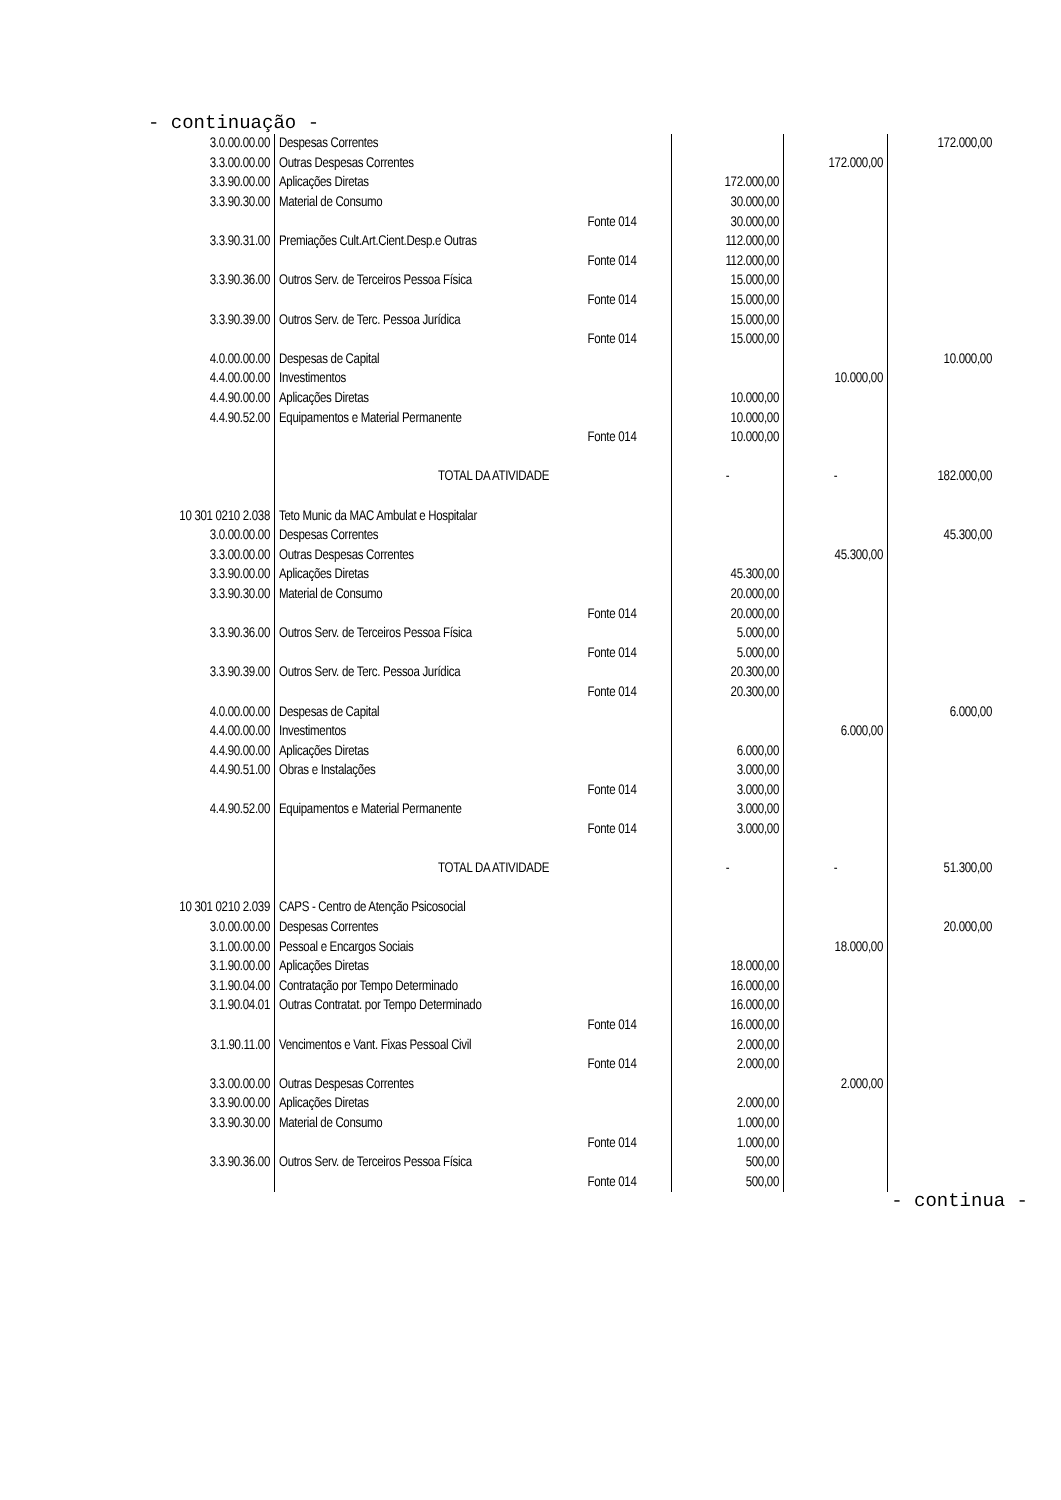- continuação -
| 3.0.00.00.00 | Despesas Correntes | | | | 172.000,00 |
| 3.3.00.00.00 | Outras Despesas Correntes | | | 172.000,00 | |
| 3.3.90.00.00 | Aplicações Diretas | | 172.000,00 | | |
| 3.3.90.30.00 | Material de Consumo | | 30.000,00 | | |
| | | Fonte 014 | 30.000,00 | | |
| 3.3.90.31.00 | Premiações Cult.Art.Cient.Desp.e Outras | | 112.000,00 | | |
| | | Fonte 014 | 112.000,00 | | |
| 3.3.90.36.00 | Outros Serv. de Terceiros Pessoa Física | | 15.000,00 | | |
| | | Fonte 014 | 15.000,00 | | |
| 3.3.90.39.00 | Outros Serv. de Terc. Pessoa Jurídica | | 15.000,00 | | |
| | | Fonte 014 | 15.000,00 | | |
| 4.0.00.00.00 | Despesas de Capital | | | | 10.000,00 |
| 4.4.00.00.00 | Investimentos | | | 10.000,00 | |
| 4.4.90.00.00 | Aplicações Diretas | | 10.000,00 | | |
| 4.4.90.52.00 | Equipamentos e Material Permanente | | 10.000,00 | | |
| | | Fonte 014 | 10.000,00 | | |
| | TOTAL DA ATIVIDADE | | - | - | 182.000,00 |
| 10 301 0210 2.038 | Teto Munic da MAC Ambulat e Hospitalar | | | | |
| 3.0.00.00.00 | Despesas Correntes | | | | 45.300,00 |
| 3.3.00.00.00 | Outras Despesas Correntes | | | 45.300,00 | |
| 3.3.90.00.00 | Aplicações Diretas | | 45.300,00 | | |
| 3.3.90.30.00 | Material de Consumo | | 20.000,00 | | |
| | | Fonte 014 | 20.000,00 | | |
| 3.3.90.36.00 | Outros Serv. de Terceiros Pessoa Física | | 5.000,00 | | |
| | | Fonte 014 | 5.000,00 | | |
| 3.3.90.39.00 | Outros Serv. de Terc. Pessoa Jurídica | | 20.300,00 | | |
| | | Fonte 014 | 20.300,00 | | |
| 4.0.00.00.00 | Despesas de Capital | | | | 6.000,00 |
| 4.4.00.00.00 | Investimentos | | | 6.000,00 | |
| 4.4.90.00.00 | Aplicações Diretas | | 6.000,00 | | |
| 4.4.90.51.00 | Obras e Instalações | | 3.000,00 | | |
| | | Fonte 014 | 3.000,00 | | |
| 4.4.90.52.00 | Equipamentos e Material Permanente | | 3.000,00 | | |
| | | Fonte 014 | 3.000,00 | | |
| | TOTAL DA ATIVIDADE | | - | - | 51.300,00 |
| 10 301 0210 2.039 | CAPS - Centro de Atenção Psicosocial | | | | |
| 3.0.00.00.00 | Despesas Correntes | | | | 20.000,00 |
| 3.1.00.00.00 | Pessoal e Encargos Sociais | | | 18.000,00 | |
| 3.1.90.00.00 | Aplicações Diretas | | 18.000,00 | | |
| 3.1.90.04.00 | Contratação por Tempo Determinado | | 16.000,00 | | |
| 3.1.90.04.01 | Outras Contratat. por Tempo Determinado | | 16.000,00 | | |
| | | Fonte 014 | 16.000,00 | | |
| 3.1.90.11.00 | Vencimentos e Vant. Fixas Pessoal Civil | | 2.000,00 | | |
| | | Fonte 014 | 2.000,00 | | |
| 3.3.00.00.00 | Outras Despesas Correntes | | | 2.000,00 | |
| 3.3.90.00.00 | Aplicações Diretas | | 2.000,00 | | |
| 3.3.90.30.00 | Material de Consumo | | 1.000,00 | | |
| | | Fonte 014 | 1.000,00 | | |
| 3.3.90.36.00 | Outros Serv. de Terceiros Pessoa Física | | 500,00 | | |
| | | Fonte 014 | 500,00 | | |
- continua -